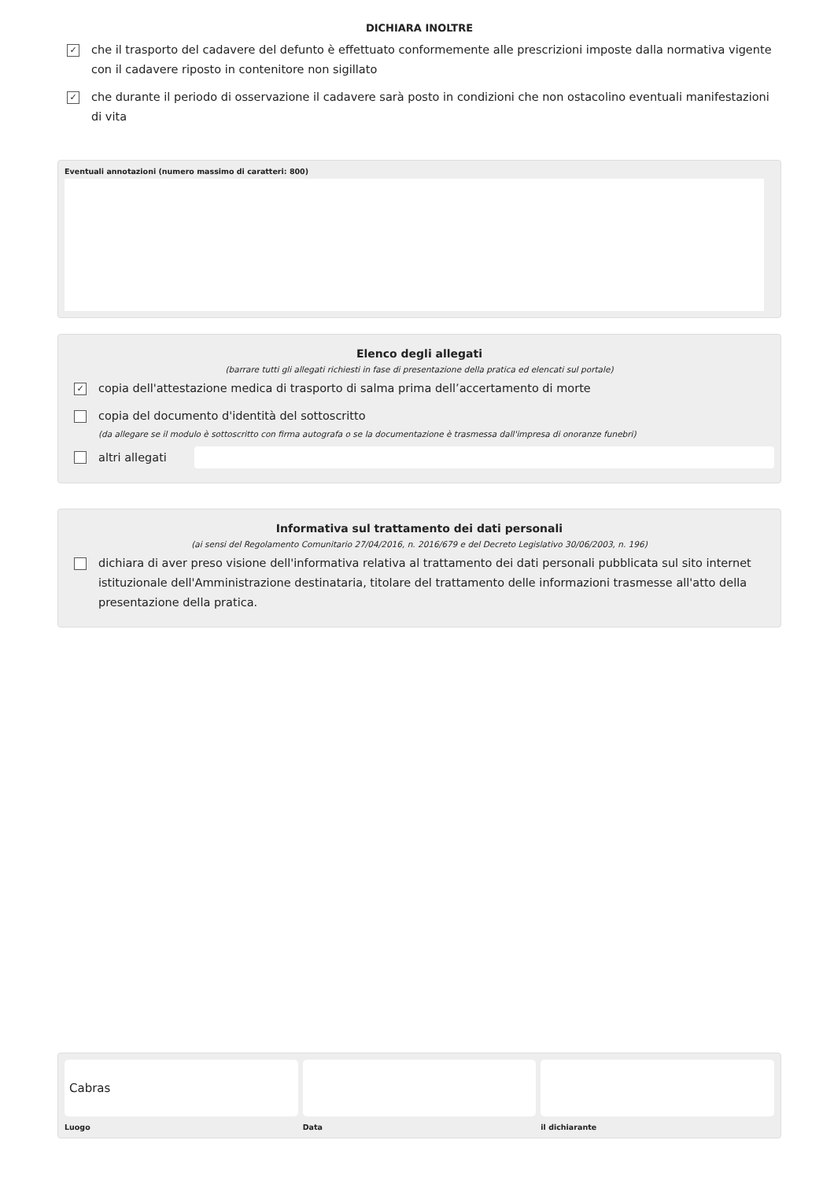DICHIARA INOLTRE
✓ che il trasporto del cadavere del defunto è effettuato conformemente alle prescrizioni imposte dalla normativa vigente con il cadavere riposto in contenitore non sigillato
✓ che durante il periodo di osservazione il cadavere sarà posto in condizioni che non ostacolino eventuali manifestazioni di vita
Eventuali annotazioni (numero massimo di caratteri: 800)
Elenco degli allegati
(barrare tutti gli allegati richiesti in fase di presentazione della pratica ed elencati sul portale)
✓ copia dell'attestazione medica di trasporto di salma prima dell’accertamento di morte
copia del documento d'identità del sottoscritto
(da allegare se il modulo è sottoscritto con firma autografa o se la documentazione è trasmessa dall'impresa di onoranze funebri)
altri allegati
Informativa sul trattamento dei dati personali
(ai sensi del Regolamento Comunitario 27/04/2016, n. 2016/679 e del Decreto Legislativo 30/06/2003, n. 196)
dichiara di aver preso visione dell'informativa relativa al trattamento dei dati personali pubblicata sul sito internet istituzionale dell'Amministrazione destinataria, titolare del trattamento delle informazioni trasmesse all'atto della presentazione della pratica.
Cabras
Luogo
Data il dichiarante